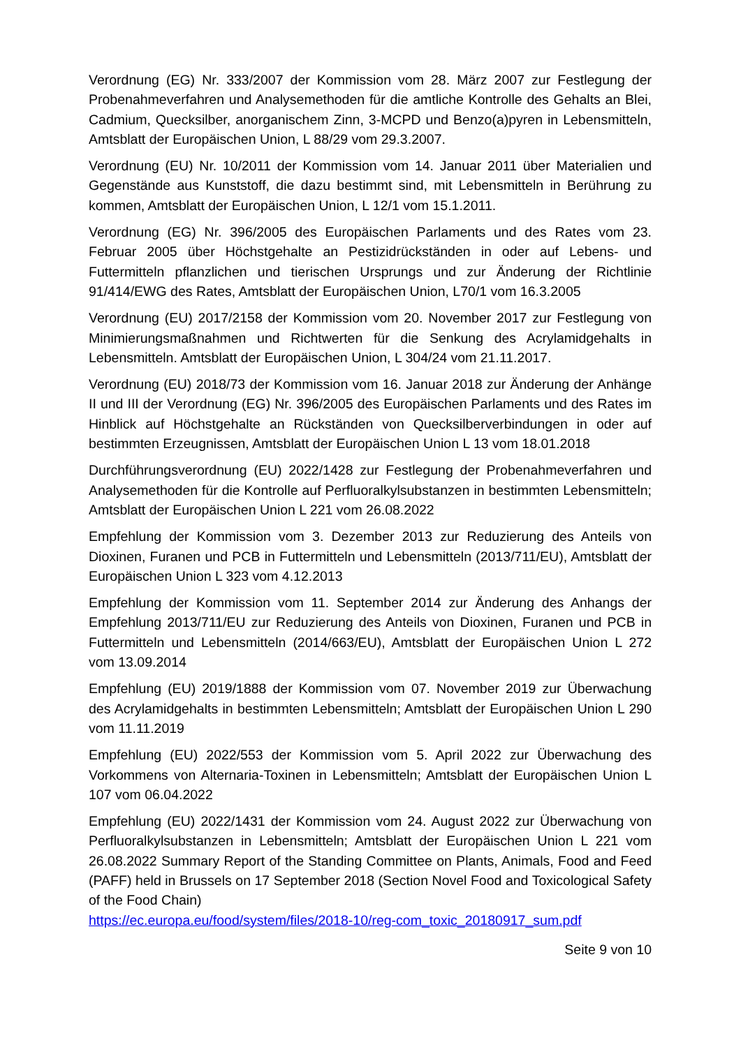Verordnung (EG) Nr. 333/2007 der Kommission vom 28. März 2007 zur Festlegung der Probenahmeverfahren und Analysemethoden für die amtliche Kontrolle des Gehalts an Blei, Cadmium, Quecksilber, anorganischem Zinn, 3-MCPD und Benzo(a)pyren in Lebensmitteln, Amtsblatt der Europäischen Union, L 88/29 vom 29.3.2007.
Verordnung (EU) Nr. 10/2011 der Kommission vom 14. Januar 2011 über Materialien und Gegenstände aus Kunststoff, die dazu bestimmt sind, mit Lebensmitteln in Berührung zu kommen, Amtsblatt der Europäischen Union, L 12/1 vom 15.1.2011.
Verordnung (EG) Nr. 396/2005 des Europäischen Parlaments und des Rates vom 23. Februar 2005 über Höchstgehalte an Pestizidrückständen in oder auf Lebens- und Futtermitteln pflanzlichen und tierischen Ursprungs und zur Änderung der Richtlinie 91/414/EWG des Rates, Amtsblatt der Europäischen Union, L70/1 vom 16.3.2005
Verordnung (EU) 2017/2158 der Kommission vom 20. November 2017 zur Festlegung von Minimierungsmaßnahmen und Richtwerten für die Senkung des Acrylamidgehalts in Lebensmitteln. Amtsblatt der Europäischen Union, L 304/24 vom 21.11.2017.
Verordnung (EU) 2018/73 der Kommission vom 16. Januar 2018 zur Änderung der Anhänge II und III der Verordnung (EG) Nr. 396/2005 des Europäischen Parlaments und des Rates im Hinblick auf Höchstgehalte an Rückständen von Quecksilberverbindungen in oder auf bestimmten Erzeugnissen, Amtsblatt der Europäischen Union L 13 vom 18.01.2018
Durchführungsverordnung (EU) 2022/1428 zur Festlegung der Probenahmeverfahren und Analysemethoden für die Kontrolle auf Perfluoralkylsubstanzen in bestimmten Lebensmitteln; Amtsblatt der Europäischen Union L 221 vom 26.08.2022
Empfehlung der Kommission vom 3. Dezember 2013 zur Reduzierung des Anteils von Dioxinen, Furanen und PCB in Futtermitteln und Lebensmitteln (2013/711/EU), Amtsblatt der Europäischen Union L 323 vom 4.12.2013
Empfehlung der Kommission vom 11. September 2014 zur Änderung des Anhangs der Empfehlung 2013/711/EU zur Reduzierung des Anteils von Dioxinen, Furanen und PCB in Futtermitteln und Lebensmitteln (2014/663/EU), Amtsblatt der Europäischen Union L 272 vom 13.09.2014
Empfehlung (EU) 2019/1888 der Kommission vom 07. November 2019 zur Überwachung des Acrylamidgehalts in bestimmten Lebensmitteln; Amtsblatt der Europäischen Union L 290 vom 11.11.2019
Empfehlung (EU) 2022/553 der Kommission vom 5. April 2022 zur Überwachung des Vorkommens von Alternaria-Toxinen in Lebensmitteln; Amtsblatt der Europäischen Union L 107 vom 06.04.2022
Empfehlung (EU) 2022/1431 der Kommission vom 24. August 2022 zur Überwachung von Perfluoralkylsubstanzen in Lebensmitteln; Amtsblatt der Europäischen Union L 221 vom 26.08.2022 Summary Report of the Standing Committee on Plants, Animals, Food and Feed (PAFF) held in Brussels on 17 September 2018 (Section Novel Food and Toxicological Safety of the Food Chain)
https://ec.europa.eu/food/system/files/2018-10/reg-com_toxic_20180917_sum.pdf
Seite 9 von 10